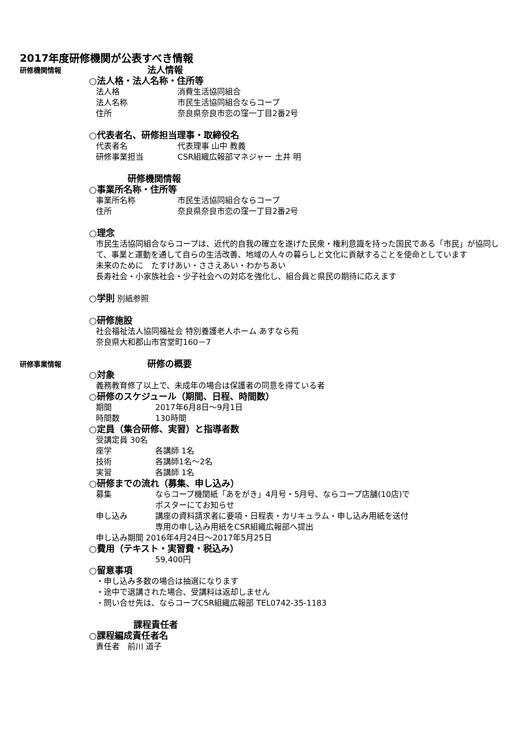2017年度研修機関が公表すべき情報
研修機関情報
法人情報
○法人格・法人名称・住所等
法人格 消費生活協同組合
法人名称 市民生活協同組合ならコープ
住所 奈良県奈良市恋の窪一丁目2番2号
○代表者名、研修担当理事・取締役名
代表者名 代表理事 山中 教義
研修事業担当 CSR組織広報部マネジャー 土井 明
研修機関情報
○事業所名称・住所等
事業所名称 市民生活協同組合ならコープ
住所 奈良県奈良市恋の窪一丁目2番2号
○理念
市民生活協同組合ならコープは、近代的自我の確立を遂げた民衆・権利意識を持った国民である「市民」が協同して、事業と運動を通して自らの生活改善、地域の人々の暮らしと文化に貢献することを使命としています
未来のために　たすけあい・ささえあい・わかちあい
長寿社会・小家族社会・少子社会への対応を強化し、組合員と県民の期待に応えます
○学則 別紙参照
○研修施設
社会福祉法人協同福祉会 特別養護老人ホーム あすなら苑
奈良県大和郡山市宮堂町160－7
研修事業情報
研修の概要
○対象
義務教育修了以上で、未成年の場合は保護者の同意を得ている者
○研修のスケジュール（期間、日程、時間数）
期間 2017年6月8日～9月1日
時間数 130時間
○定員（集合研修、実習）と指導者数
受講定員 30名
座学 各講師 1名
技術 各講師1名～2名
実習 各講師 1名
○研修までの流れ（募集、申し込み）
募集 ならコープ機関紙「あをがき」4月号・5月号、ならコープ店舗(10店)で
ポスターにてお知らせ
申し込み 講座の資料請求者に要項・日程表・カリキュラム・申し込み用紙を送付
専用の申し込み用紙をCSR組織広報部へ提出
申し込み期間 2016年4月24日～2017年5月25日
○費用（テキスト・実習費・税込み）
59,400円
○留意事項
・申し込み多数の場合は抽選になります
・途中で退講された場合、受講料は返却しません
・問い合せ先は、ならコープCSR組織広報部 TEL0742-35-1183
課程責任者
○課程編成責任者名
責任者　前川 道子